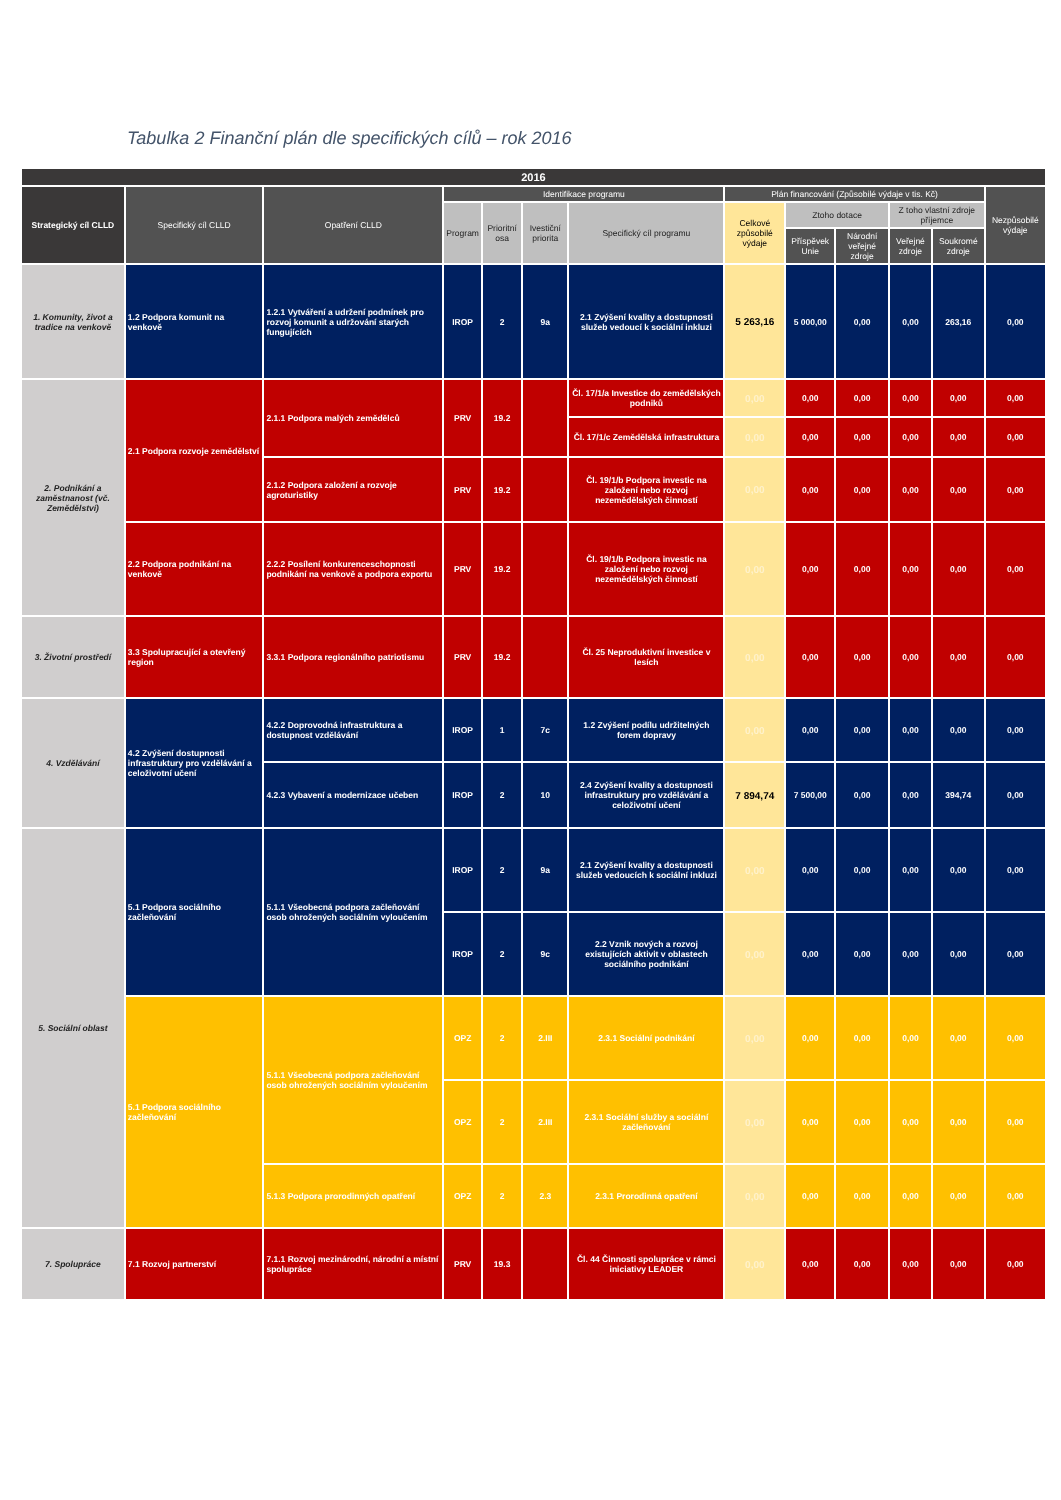Tabulka 2 Finanční plán dle specifických cílů – rok 2016
| 2016 | | | | | | | | | | | | |
| --- | --- | --- | --- | --- | --- | --- | --- | --- | --- | --- | --- | --- |
| Strategický cíl CLLD | Specifický cíl CLLD | Opatření CLLD | Identifikace programu | | | | Plán financování (Způsobilé výdaje v tis. Kč) | | | | | Nezpůsobilé výdaje |
| | | | Program | Prioritní osa | Ivestiční priorita | Specifický cíl programu | Celkové způsobilé výdaje | Ztoho dotace | | Z toho vlastní zdroje příjemce | | |
| | | | | | | | | Příspěvek Unie | Národní veřejné zdroje | Veřejné zdroje | Soukromé zdroje | |
| 1. Komunity, život a tradice na venkově | 1.2 Podpora komunit na venkově | 1.2.1 Vytváření a udržení podmínek pro rozvoj komunit a udržování starých fungujících | IROP | 2 | 9a | 2.1 Zvýšení kvality a dostupnosti služeb vedoucí k sociální inkluzi | 5 263,16 | 5 000,00 | 0,00 | 0,00 | 263,16 | 0,00 |
| 2. Podnikání a zaměstnanost (vč. Zemědělství) | 2.1 Podpora rozvoje zemědělství | 2.1.1 Podpora malých zemědělců | PRV | 19.2 | | Čl. 17/1/a Investice do zemědělských podniků | 0,00 | 0,00 | 0,00 | 0,00 | 0,00 | 0,00 |
| | | | | | | Čl. 17/1/c Zemědělská infrastruktura | 0,00 | 0,00 | 0,00 | 0,00 | 0,00 | 0,00 |
| | | 2.1.2 Podpora založení a rozvoje agroturistiky | PRV | 19.2 | | Čl. 19/1/b Podpora investic na založení nebo rozvoj nezemědělských činností | 0,00 | 0,00 | 0,00 | 0,00 | 0,00 | 0,00 |
| | 2.2 Podpora podnikání na venkově | 2.2.2 Posílení konkurenceschopnosti podnikání na venkově a podpora exportu | PRV | 19.2 | | Čl. 19/1/b Podpora investic na založení nebo rozvoj nezemědělských činností | 0,00 | 0,00 | 0,00 | 0,00 | 0,00 | 0,00 |
| 3. Životní prostředí | 3.3 Spolupracující a otevřený region | 3.3.1 Podpora regionálního patriotismu | PRV | 19.2 | | Čl. 25 Neproduktivní investice v lesích | 0,00 | 0,00 | 0,00 | 0,00 | 0,00 | 0,00 |
| 4. Vzdělávání | 4.2 Zvýšení dostupnosti infrastruktury pro vzdělávání a celoživotní učení | 4.2.2 Doprovodná infrastruktura a dostupnost vzdělávání | IROP | 1 | 7c | 1.2 Zvýšení podílu udržitelných forem dopravy | 0,00 | 0,00 | 0,00 | 0,00 | 0,00 | 0,00 |
| | | 4.2.3 Vybavení a modernizace učeben | IROP | 2 | 10 | 2.4 Zvýšení kvality a dostupnosti infrastruktury pro vzdělávání a celoživotní učení | 7 894,74 | 7 500,00 | 0,00 | 0,00 | 394,74 | 0,00 |
| 5. Sociální oblast | 5.1 Podpora sociálního začleňování | 5.1.1 Všeobecná podpora začleňování osob ohrožených sociálním vyloučením | IROP | 2 | 9a | 2.1 Zvýšení kvality a dostupnosti služeb vedoucích k sociální inkluzi | 0,00 | 0,00 | 0,00 | 0,00 | 0,00 | 0,00 |
| | | | IROP | 2 | 9c | 2.2 Vznik nových a rozvoj existujících aktivit v oblastech sociálního podnikání | 0,00 | 0,00 | 0,00 | 0,00 | 0,00 | 0,00 |
| | 5.1 Podpora sociálního začleňování | 5.1.1 Všeobecná podpora začleňování osob ohrožených sociálním vyloučením | OPZ | 2 | 2.III | 2.3.1 Sociální podnikání | 0,00 | 0,00 | 0,00 | 0,00 | 0,00 | 0,00 |
| | | | OPZ | 2 | 2.III | 2.3.1 Sociální služby a sociální začleňování | 0,00 | 0,00 | 0,00 | 0,00 | 0,00 | 0,00 |
| | | 5.1.3 Podpora prorodinných opatření | OPZ | 2 | 2.3 | 2.3.1 Prorodinná opatření | 0,00 | 0,00 | 0,00 | 0,00 | 0,00 | 0,00 |
| 7. Spolupráce | 7.1 Rozvoj partnerství | 7.1.1 Rozvoj mezinárodní, národní a místní spolupráce | PRV | 19.3 | | Čl. 44 Činnosti spolupráce v rámci iniciativy LEADER | 0,00 | 0,00 | 0,00 | 0,00 | 0,00 | 0,00 |